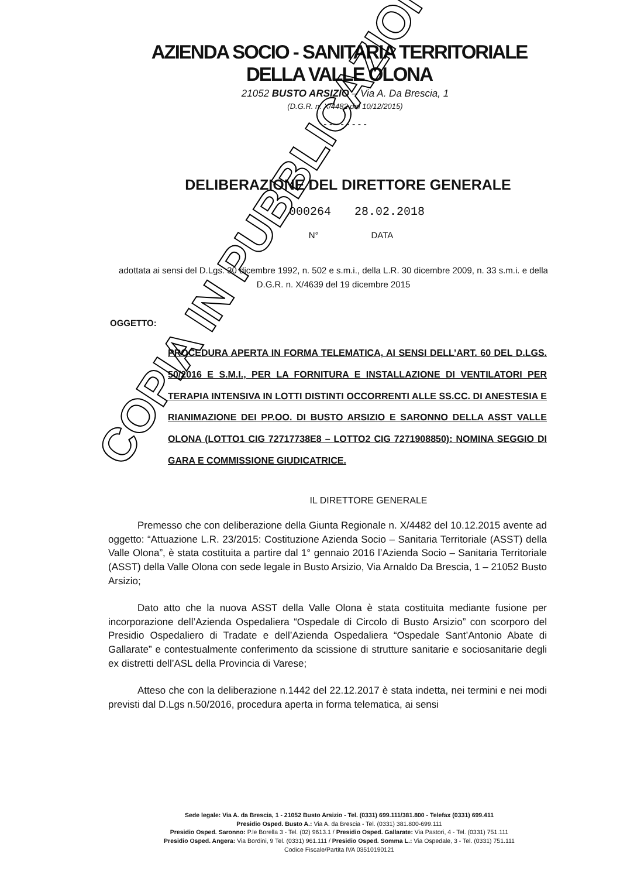AZIENDA SOCIO - SANITARIA TERRITORIALE
DELLA VALLE OLONA
21052 BUSTO ARSIZIO – Via A. Da Brescia, 1
(D.G.R. n. X/4482 del 10/12/2015)
- - - - - - - -
DELIBERAZIONE DEL DIRETTORE GENERALE
000264 28.02.2018
N° DATA
adottata ai sensi del D.Lgs. 30 dicembre 1992, n. 502 e s.m.i., della L.R. 30 dicembre 2009, n. 33 s.m.i. e della D.G.R. n. X/4639 del 19 dicembre 2015
OGGETTO:
PROCEDURA APERTA IN FORMA TELEMATICA, AI SENSI DELL’ART. 60 DEL D.LGS. 50/2016 E S.M.I., PER LA FORNITURA E INSTALLAZIONE DI VENTILATORI PER TERAPIA INTENSIVA IN LOTTI DISTINTI OCCORRENTI ALLE SS.CC. DI ANESTESIA E RIANIMAZIONE DEI PP.OO. DI BUSTO ARSIZIO E SARONNO DELLA ASST VALLE OLONA (LOTTO1 CIG 72717738E8 – LOTTO2 CIG 7271908850): NOMINA SEGGIO DI GARA E COMMISSIONE GIUDICATRICE.
IL DIRETTORE GENERALE
Premesso che con deliberazione della Giunta Regionale n. X/4482 del 10.12.2015 avente ad oggetto: “Attuazione L.R. 23/2015: Costituzione Azienda Socio – Sanitaria Territoriale (ASST) della Valle Olona”, è stata costituita a partire dal 1° gennaio 2016 l’Azienda Socio – Sanitaria Territoriale (ASST) della Valle Olona con sede legale in Busto Arsizio, Via Arnaldo Da Brescia, 1 – 21052 Busto Arsizio;
Dato atto che la nuova ASST della Valle Olona è stata costituita mediante fusione per incorporazione dell’Azienda Ospedaliera “Ospedale di Circolo di Busto Arsizio” con scorporo del Presidio Ospedaliero di Tradate e dell’Azienda Ospedaliera “Ospedale Sant’Antonio Abate di Gallarate” e contestualmente conferimento da scissione di strutture sanitarie e sociosanitarie degli ex distretti dell’ASL della Provincia di Varese;
Atteso che con la deliberazione n.1442 del 22.12.2017 è stata indetta, nei termini e nei modi previsti dal D.Lgs n.50/2016, procedura aperta in forma telematica, ai sensi
Sede legale: Via A. da Brescia, 1 - 21052 Busto Arsizio - Tel. (0331) 699.111/381.800 - Telefax (0331) 699.411
Presidio Osped. Busto A.: Via A. da Brescia - Tel. (0331) 381.800-699.111
Presidio Osped. Saronno: P.le Borella 3 - Tel. (02) 9613.1 / Presidio Osped. Gallarate: Via Pastori, 4 - Tel. (0331) 751.111
Presidio Osped. Angera: Via Bordini, 9 Tel. (0331) 961.111 / Presidio Osped. Somma L.: Via Ospedale, 3 - Tel. (0331) 751.111
Codice Fiscale/Partita IVA 03510190121
COPIA IN PUBBLICAZIONE